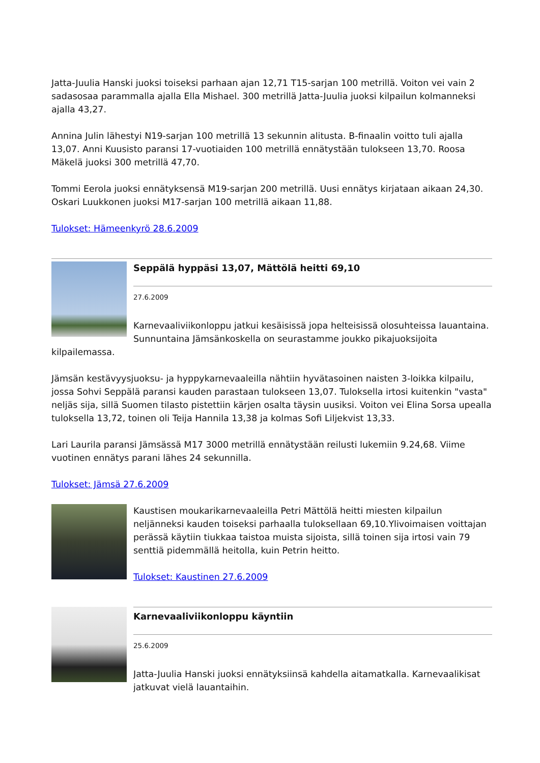Jatta-Juulia Hanski juoksi toiseksi parhaan ajan 12,71 T15-sarjan 100 metrillä. Voiton vei vain 2 sadasosaa parammalla ajalla Ella Mishael. 300 metrillä Jatta-Juulia juoksi kilpailun kolmanneksi ajalla 43,27.
Annina Julin lähestyi N19-sarjan 100 metrillä 13 sekunnin alitusta. B-finaalin voitto tuli ajalla 13,07. Anni Kuusisto paransi 17-vuotiaiden 100 metrillä ennätystään tulokseen 13,70. Roosa Mäkelä juoksi 300 metrillä 47,70.
Tommi Eerola juoksi ennätyksensä M19-sarjan 200 metrillä. Uusi ennätys kirjataan aikaan 24,30. Oskari Luukkonen juoksi M17-sarjan 100 metrillä aikaan 11,88.
Tulokset: Hämeenkyrö 28.6.2009
Seppälä hyppäsi 13,07, Mättölä heitti 69,10
27.6.2009
Karnevaaliviikonloppu jatkui kesäisissä jopa helteisissä olosuhteissa lauantaina. Sunnuntaina Jämsänkoskella on seurastamme joukko pikajuoksijoita kilpailemassa.
Jämsän kestävyysjuoksu- ja hyppykarnevaaleilla nähtiin hyvätasoinen naisten 3-loikka kilpailu, jossa Sohvi Seppälä paransi kauden parastaan tulokseen 13,07. Tuloksella irtosi kuitenkin "vasta" neljäs sija, sillä Suomen tilasto pistettiin kärjen osalta täysin uusiksi. Voiton vei Elina Sorsa upealla tuloksella 13,72, toinen oli Teija Hannila 13,38 ja kolmas Sofi Liljekvist 13,33.
Lari Laurila paransi Jämsässä M17 3000 metrillä ennätystään reilusti lukemiin 9.24,68. Viime vuotinen ennätys parani lähes 24 sekunnilla.
Tulokset: Jämsä 27.6.2009
Kaustisen moukarikarnevaaleilla Petri Mättölä heitti miesten kilpailun neljänneksi kauden toiseksi parhaalla tuloksellaan 69,10.Ylivoimaisen voittajan perässä käytiin tiukkaa taistoa muista sijoista, sillä toinen sija irtosi vain 79 senttiä pidemmällä heitolla, kuin Petrin heitto.
Tulokset: Kaustinen 27.6.2009
Karnevaaliviikonloppu käyntiin
25.6.2009
Jatta-Juulia Hanski juoksi ennätyksiinsä kahdella aitamatkalla. Karnevaalikisat jatkuvat vielä lauantaihin.